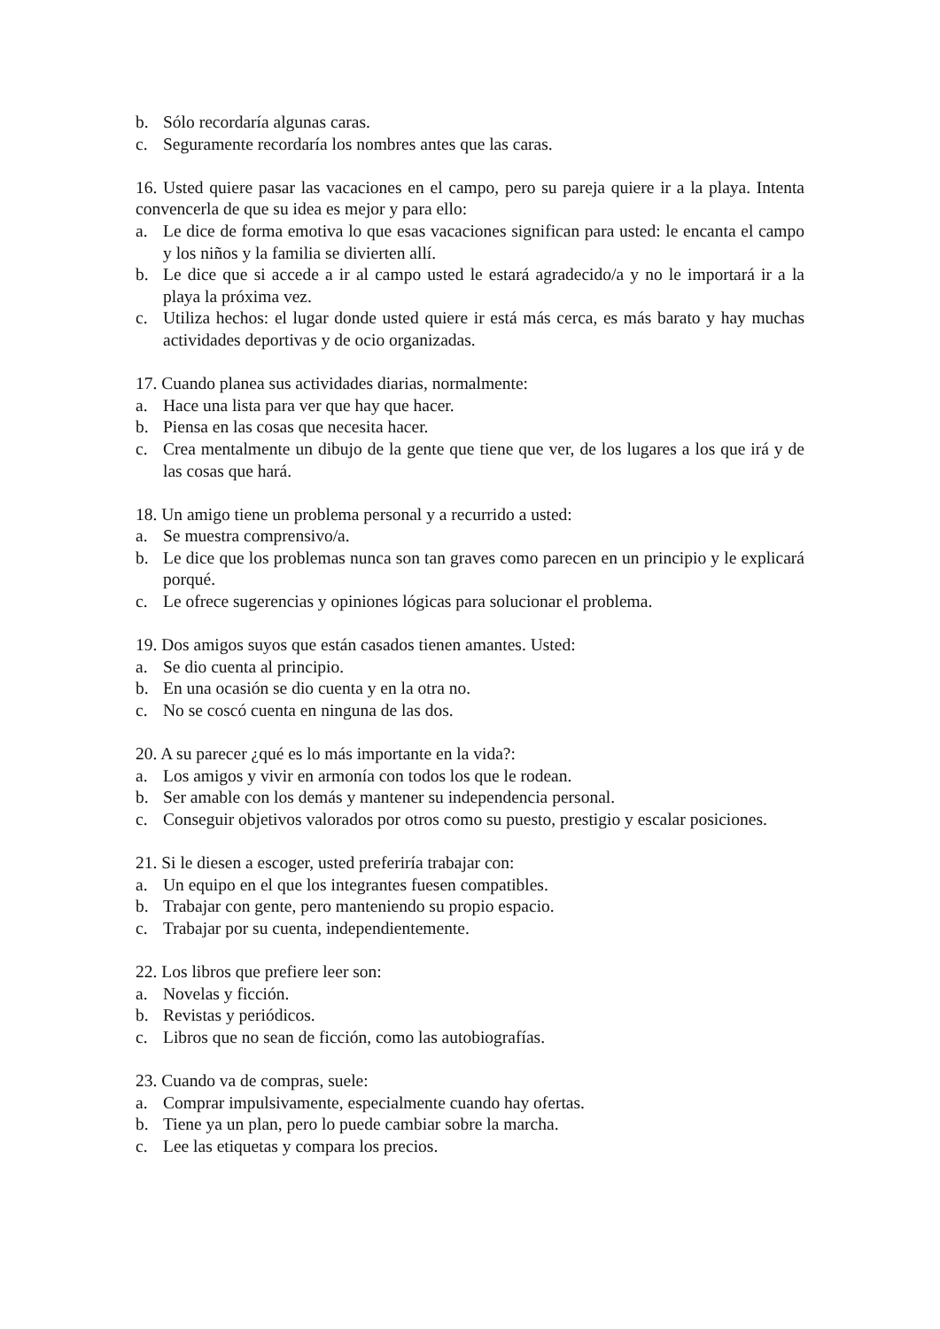b. Sólo recordaría algunas caras.
c. Seguramente recordaría los nombres antes que las caras.
16. Usted quiere pasar las vacaciones en el campo, pero su pareja quiere ir a la playa. Intenta convencerla de que su idea es mejor y para ello:
a. Le dice de forma emotiva lo que esas vacaciones significan para usted: le encanta el campo y los niños y la familia se divierten allí.
b. Le dice que si accede a ir al campo usted le estará agradecido/a y no le importará ir a la playa la próxima vez.
c. Utiliza hechos: el lugar donde usted quiere ir está más cerca, es más barato y hay muchas actividades deportivas y de ocio organizadas.
17. Cuando planea sus actividades diarias, normalmente:
a. Hace una lista para ver que hay que hacer.
b. Piensa en las cosas que necesita hacer.
c. Crea mentalmente un dibujo de la gente que tiene que ver, de los lugares a los que irá y de las cosas que hará.
18. Un amigo tiene un problema personal y a recurrido a usted:
a. Se muestra comprensivo/a.
b. Le dice que los problemas nunca son tan graves como parecen en un principio y le explicará porqué.
c. Le ofrece sugerencias y opiniones lógicas para solucionar el problema.
19. Dos amigos suyos que están casados tienen amantes. Usted:
a. Se dio cuenta al principio.
b. En una ocasión se dio cuenta y en la otra no.
c. No se coscó cuenta en ninguna de las dos.
20. A su parecer ¿qué es lo más importante en la vida?:
a. Los amigos y vivir en armonía con todos los que le rodean.
b. Ser amable con los demás y mantener su independencia personal.
c. Conseguir objetivos valorados por otros como su puesto, prestigio y escalar posiciones.
21. Si le diesen a escoger, usted preferiría trabajar con:
a. Un equipo en el que los integrantes fuesen compatibles.
b. Trabajar con gente, pero manteniendo su propio espacio.
c. Trabajar por su cuenta, independientemente.
22. Los libros que prefiere leer son:
a. Novelas y ficción.
b. Revistas y periódicos.
c. Libros que no sean de ficción, como las autobiografías.
23. Cuando va de compras, suele:
a. Comprar impulsivamente, especialmente cuando hay ofertas.
b. Tiene ya un plan, pero lo puede cambiar sobre la marcha.
c. Lee las etiquetas y compara los precios.